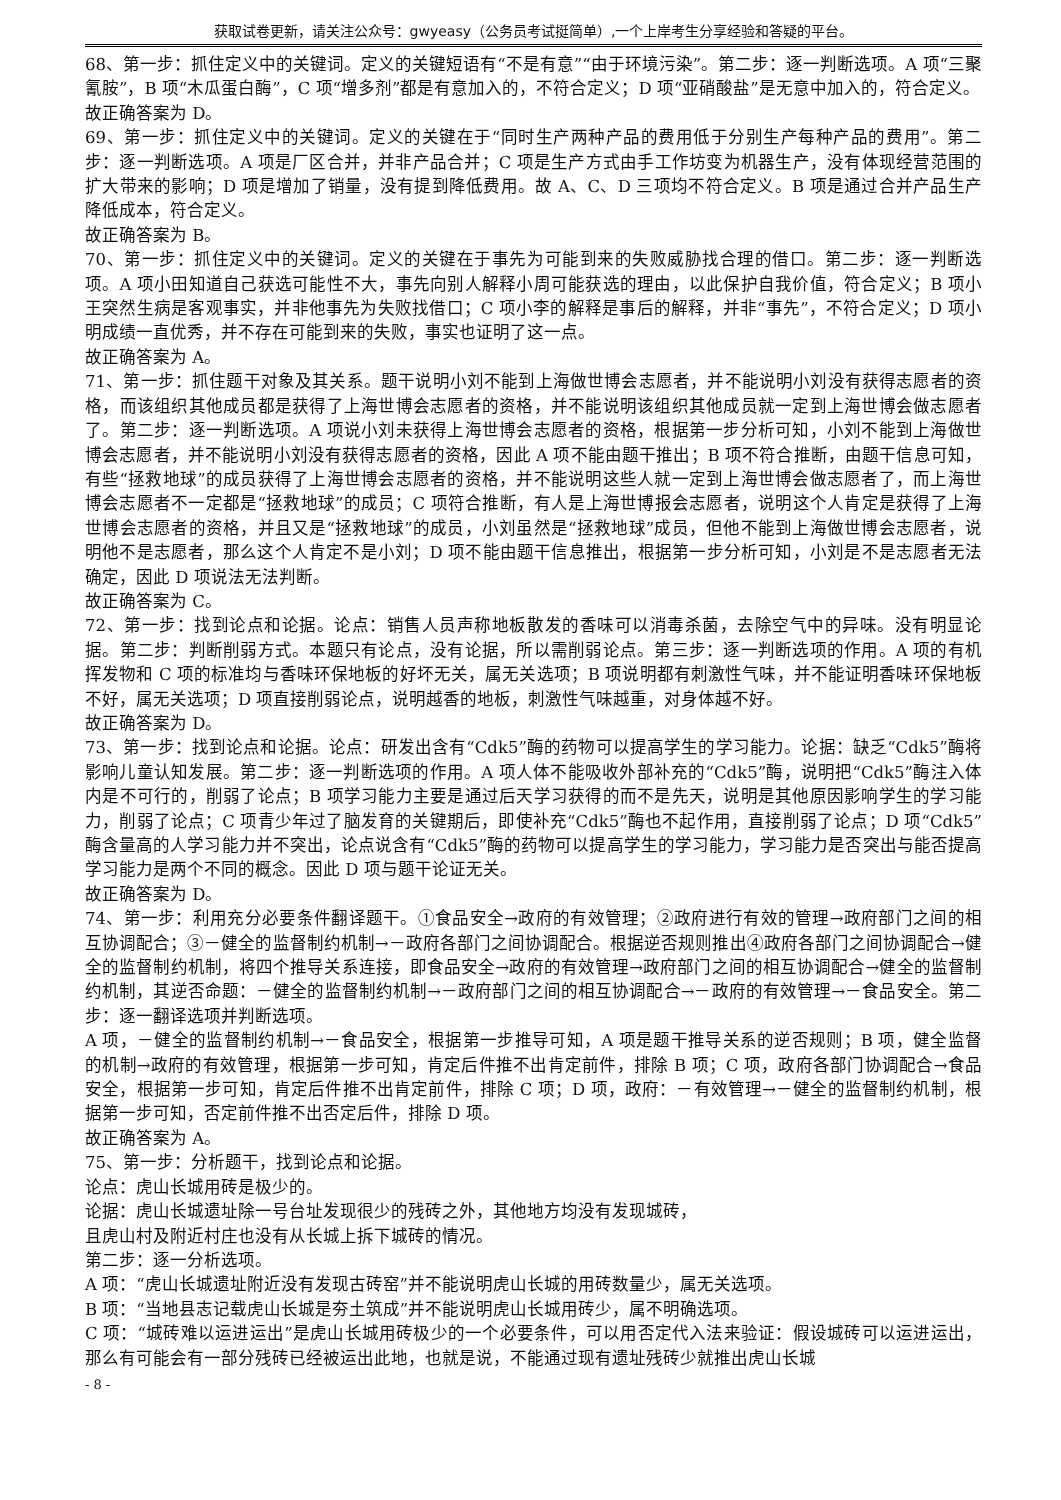获取试卷更新，请关注公众号：gwyeasy（公务员考试挺简单）,一个上岸考生分享经验和答疑的平台。
68、第一步：抓住定义中的关键词。定义的关键短语有“不是有意”“由于环境污染”。第二步：逐一判断选项。A 项“三聚氰胺”，B 项“木瓜蛋白酶”，C 项“增多剂”都是有意加入的，不符合定义；D 项“亚硝酸盐”是无意中加入的，符合定义。
故正确答案为 D。
69、第一步：抓住定义中的关键词。定义的关键在于“同时生产两种产品的费用低于分别生产每种产品的费用”。第二步：逐一判断选项。A 项是厂区合并，并非产品合并；C 项是生产方式由手工作坊变为机器生产，没有体现经营范围的扩大带来的影响；D 项是增加了销量，没有提到降低费用。故 A、C、D 三项均不符合定义。B 项是通过合并产品生产降低成本，符合定义。
故正确答案为 B。
70、第一步：抓住定义中的关键词。定义的关键在于事先为可能到来的失败威胁找合理的借口。第二步：逐一判断选项。A 项小田知道自己获选可能性不大，事先向别人解释小周可能获选的理由，以此保护自我价值，符合定义；B 项小王突然生病是客观事实，并非他事先为失败找借口；C 项小李的解释是事后的解释，并非“事先”，不符合定义；D 项小明成绩一直优秀，并不存在可能到来的失败，事实也证明了这一点。
故正确答案为 A。
71、第一步：抓住题干对象及其关系。题干说明小刘不能到上海做世博会志愿者，并不能说明小刘没有获得志愿者的资格，而该组织其他成员都是获得了上海世博会志愿者的资格，并不能说明该组织其他成员就一定到上海世博会做志愿者了。第二步：逐一判断选项。A 项说小刘未获得上海世博会志愿者的资格，根据第一步分析可知，小刘不能到上海做世博会志愿者，并不能说明小刘没有获得志愿者的资格，因此 A 项不能由题干推出；B 项不符合推断，由题干信息可知，有些“拯救地球”的成员获得了上海世博会志愿者的资格，并不能说明这些人就一定到上海世博会做志愿者了，而上海世博会志愿者不一定都是“拯救地球”的成员；C 项符合推断，有人是上海世博报会志愿者，说明这个人肯定是获得了上海世博会志愿者的资格，并且又是“拯救地球”的成员，小刘虽然是“拯救地球”成员，但他不能到上海做世博会志愿者，说明他不是志愿者，那么这个人肯定不是小刘；D 项不能由题干信息推出，根据第一步分析可知，小刘是不是志愿者无法确定，因此 D 项说法无法判断。
故正确答案为 C。
72、第一步：找到论点和论据。论点：销售人员声称地板散发的香味可以消毒杀菌，去除空气中的异味。没有明显论据。第二步：判断削弱方式。本题只有论点，没有论据，所以需削弱论点。第三步：逐一判断选项的作用。A 项的有机挥发物和 C 项的标准均与香味环保地板的好坏无关，属无关选项；B 项说明都有刺激性气味，并不能证明香味环保地板不好，属无关选项；D 项直接削弱论点，说明越香的地板，刺激性气味越重，对身体越不好。
故正确答案为 D。
73、第一步：找到论点和论据。论点：研发出含有“Cdk5”酶的药物可以提高学生的学习能力。论据：缺乏“Cdk5”酶将影响儿童认知发展。第二步：逐一判断选项的作用。A 项人体不能吸收外部补充的“Cdk5”酶，说明把“Cdk5”酶注入体内是不可行的，削弱了论点；B 项学习能力主要是通过后天学习获得的而不是先天，说明是其他原因影响学生的学习能力，削弱了论点；C 项青少年过了脑发育的关键期后，即使补充“Cdk5”酶也不起作用，直接削弱了论点；D 项“Cdk5”酶含量高的人学习能力并不突出，论点说含有“Cdk5”酶的药物可以提高学生的学习能力，学习能力是否突出与能否提高学习能力是两个不同的概念。因此 D 项与题干论证无关。
故正确答案为 D。
74、第一步：利用充分必要条件翻译题干。①食品安全→政府的有效管理；②政府进行有效的管理→政府部门之间的相互协调配合；③－健全的监督制约机制→－政府各部门之间协调配合。根据逆否规则推出④政府各部门之间协调配合→健全的监督制约机制，将四个推导关系连接，即食品安全→政府的有效管理→政府部门之间的相互协调配合→健全的监督制约机制，其逆否命题：－健全的监督制约机制→－政府部门之间的相互协调配合→－政府的有效管理→－食品安全。第二步：逐一翻译选项并判断选项。
A 项，－健全的监督制约机制→－食品安全，根据第一步推导可知，A 项是题干推导关系的逆否规则；B 项，健全监督的机制→政府的有效管理，根据第一步可知，肯定后件推不出肯定前件，排除 B 项；C 项，政府各部门协调配合→食品安全，根据第一步可知，肯定后件推不出肯定前件，排除 C 项；D 项，政府：－有效管理→－健全的监督制约机制，根据第一步可知，否定前件推不出否定后件，排除 D 项。
故正确答案为 A。
75、第一步：分析题干，找到论点和论据。
论点：虎山长城用砖是极少的。
论据：虎山长城遗址除一号台址发现很少的残砖之外，其他地方均没有发现城砖，
且虎山村及附近村庄也没有从长城上拆下城砖的情况。
第二步：逐一分析选项。
A 项：“虎山长城遗址附近没有发现古砖窑”并不能说明虎山长城的用砖数量少，属无关选项。
B 项：“当地县志记载虎山长城是夯土筑成”并不能说明虎山长城用砖少，属不明确选项。
C 项：“城砖难以运进运出”是虎山长城用砖极少的一个必要条件，可以用否定代入法来验证：假设城砖可以运进运出，那么有可能会有一部分残砖已经被运出此地，也就是说，不能通过现有遗址残砖少就推出虎山长城
- 8 -